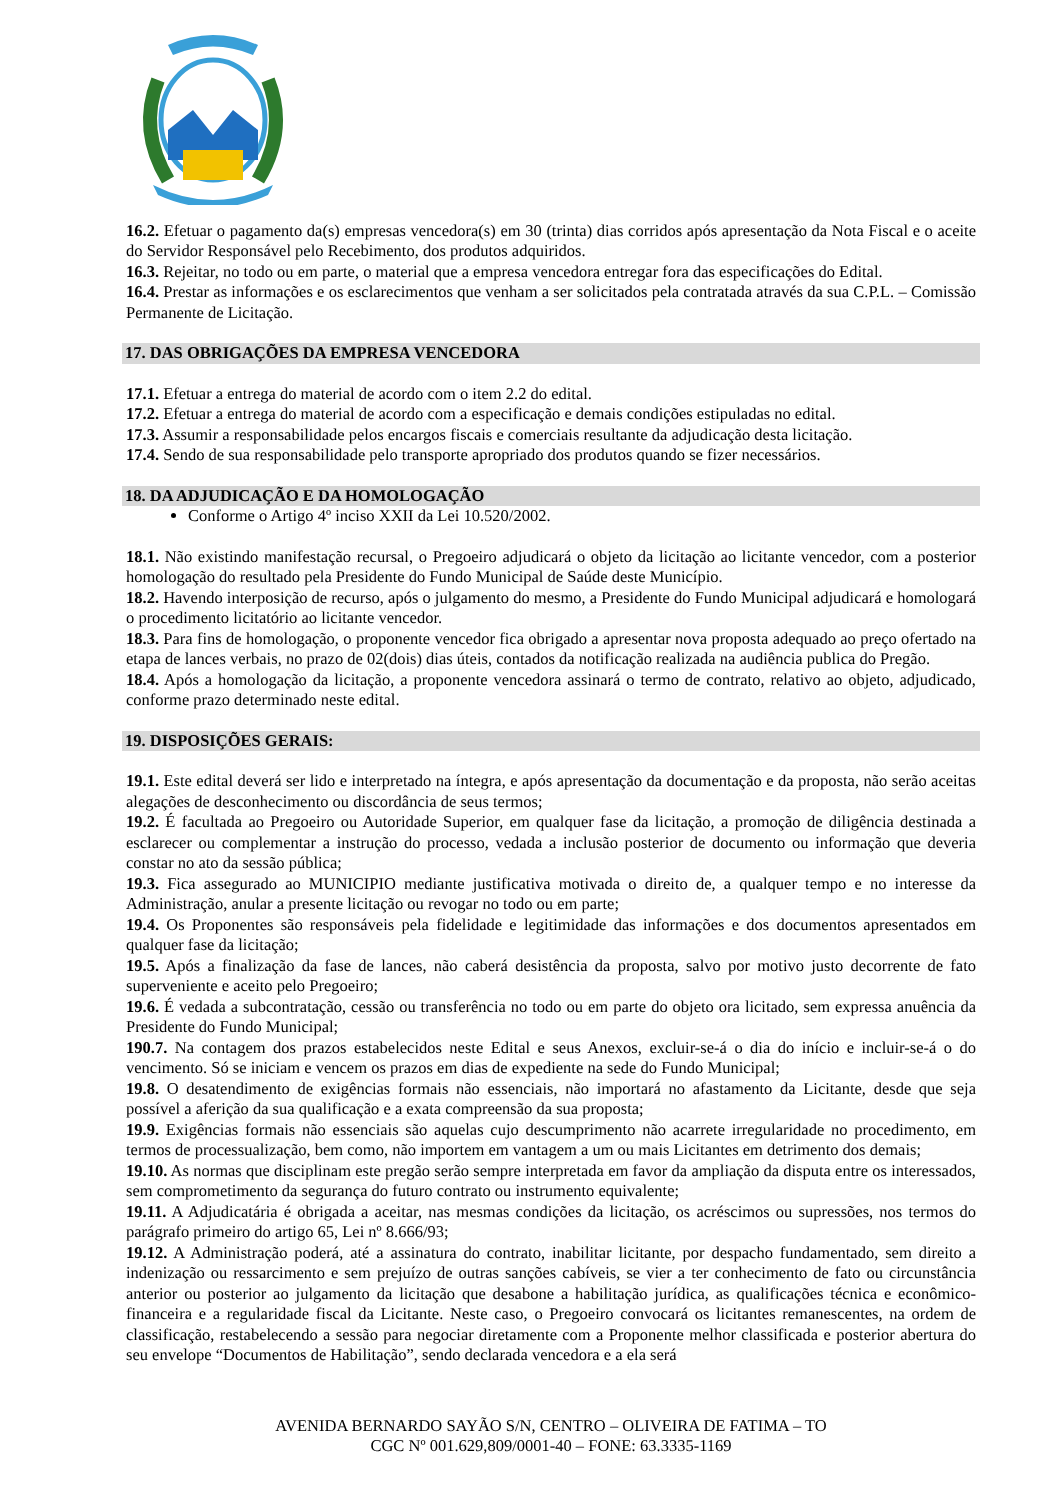16.2. Efetuar o pagamento da(s) empresas vencedora(s) em 30 (trinta) dias corridos após apresentação da Nota Fiscal e o aceite do Servidor Responsável pelo Recebimento, dos produtos adquiridos.
16.3. Rejeitar, no todo ou em parte, o material que a empresa vencedora entregar fora das especificações do Edital.
16.4. Prestar as informações e os esclarecimentos que venham a ser solicitados pela contratada através da sua C.P.L. – Comissão Permanente de Licitação.
17. DAS OBRIGAÇÕES DA EMPRESA VENCEDORA
17.1. Efetuar a entrega do material de acordo com o item 2.2 do edital.
17.2. Efetuar a entrega do material de acordo com a especificação e demais condições estipuladas no edital.
17.3. Assumir a responsabilidade pelos encargos fiscais e comerciais resultante da adjudicação desta licitação.
17.4. Sendo de sua responsabilidade pelo transporte apropriado dos produtos quando se fizer necessários.
18. DA ADJUDICAÇÃO E DA HOMOLOGAÇÃO
Conforme o Artigo 4º inciso XXII da Lei 10.520/2002.
18.1. Não existindo manifestação recursal, o Pregoeiro adjudicará o objeto da licitação ao licitante vencedor, com a posterior homologação do resultado pela Presidente do Fundo Municipal de Saúde deste Município.
18.2. Havendo interposição de recurso, após o julgamento do mesmo, a Presidente do Fundo Municipal adjudicará e homologará o procedimento licitatório ao licitante vencedor.
18.3. Para fins de homologação, o proponente vencedor fica obrigado a apresentar nova proposta adequado ao preço ofertado na etapa de lances verbais, no prazo de 02(dois) dias úteis, contados da notificação realizada na audiência publica do Pregão.
18.4. Após a homologação da licitação, a proponente vencedora assinará o termo de contrato, relativo ao objeto, adjudicado, conforme prazo determinado neste edital.
19. DISPOSIÇÕES GERAIS:
19.1. Este edital deverá ser lido e interpretado na íntegra, e após apresentação da documentação e da proposta, não serão aceitas alegações de desconhecimento ou discordância de seus termos;
19.2. É facultada ao Pregoeiro ou Autoridade Superior, em qualquer fase da licitação, a promoção de diligência destinada a esclarecer ou complementar a instrução do processo, vedada a inclusão posterior de documento ou informação que deveria constar no ato da sessão pública;
19.3. Fica assegurado ao MUNICIPIO mediante justificativa motivada o direito de, a qualquer tempo e no interesse da Administração, anular a presente licitação ou revogar no todo ou em parte;
19.4. Os Proponentes são responsáveis pela fidelidade e legitimidade das informações e dos documentos apresentados em qualquer fase da licitação;
19.5. Após a finalização da fase de lances, não caberá desistência da proposta, salvo por motivo justo decorrente de fato superveniente e aceito pelo Pregoeiro;
19.6. É vedada a subcontratação, cessão ou transferência no todo ou em parte do objeto ora licitado, sem expressa anuência da Presidente do Fundo Municipal;
190.7. Na contagem dos prazos estabelecidos neste Edital e seus Anexos, excluir-se-á o dia do início e incluir-se-á o do vencimento. Só se iniciam e vencem os prazos em dias de expediente na sede do Fundo Municipal;
19.8. O desatendimento de exigências formais não essenciais, não importará no afastamento da Licitante, desde que seja possível a aferição da sua qualificação e a exata compreensão da sua proposta;
19.9. Exigências formais não essenciais são aquelas cujo descumprimento não acarrete irregularidade no procedimento, em termos de processualização, bem como, não importem em vantagem a um ou mais Licitantes em detrimento dos demais;
19.10. As normas que disciplinam este pregão serão sempre interpretada em favor da ampliação da disputa entre os interessados, sem comprometimento da segurança do futuro contrato ou instrumento equivalente;
19.11. A Adjudicatária é obrigada a aceitar, nas mesmas condições da licitação, os acréscimos ou supressões, nos termos do parágrafo primeiro do artigo 65, Lei nº 8.666/93;
19.12. A Administração poderá, até a assinatura do contrato, inabilitar licitante, por despacho fundamentado, sem direito a indenização ou ressarcimento e sem prejuízo de outras sanções cabíveis, se vier a ter conhecimento de fato ou circunstância anterior ou posterior ao julgamento da licitação que desabone a habilitação jurídica, as qualificações técnica e econômico-financeira e a regularidade fiscal da Licitante. Neste caso, o Pregoeiro convocará os licitantes remanescentes, na ordem de classificação, restabelecendo a sessão para negociar diretamente com a Proponente melhor classificada e posterior abertura do seu envelope “Documentos de Habilitação”, sendo declarada vencedora e a ela será
AVENIDA BERNARDO SAYÃO S/N, CENTRO – OLIVEIRA DE FATIMA – TO
CGC Nº 001.629,809/0001-40 – FONE: 63.3335-1169